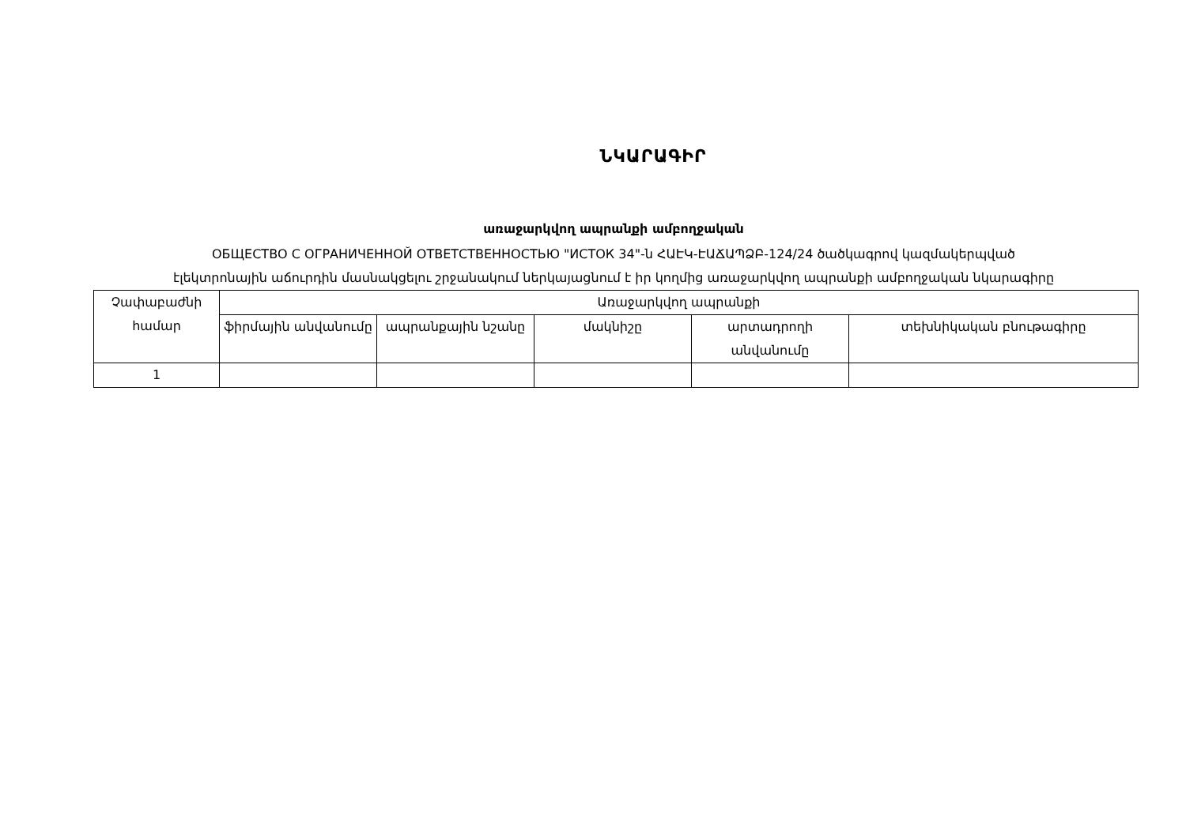ՆԿԱՐԱԳԻՐ
առաջարկվող ապրանքի ամբողջական
ОБЩЕСТВО С ОГРАНИЧЕННОЙ ОТВЕТСТВЕННОСТЬЮ "ИСТОК 34"-ն ՀԱԷԿ-ԷԱՃԱՊՁԲ-124/24 ծածկագրով կազմակերպված
էլեկտրոնային աճուրդին մասնակցելու շրջանակում ներկայացնում է իր կողմից առաջարկվող ապրանքի ամբողջական նկարագիրը
| Չափաբաժնի համար | Առաջարկվող ապրանքի | | | | |
| --- | --- | --- | --- | --- | --- |
| | ֆիրմային անվանումը | ապրանքային նշանը | մակնիշը | արտադրողի անվանումը | տեխնիկական բնութագիրը |
| 1 | | | | | |